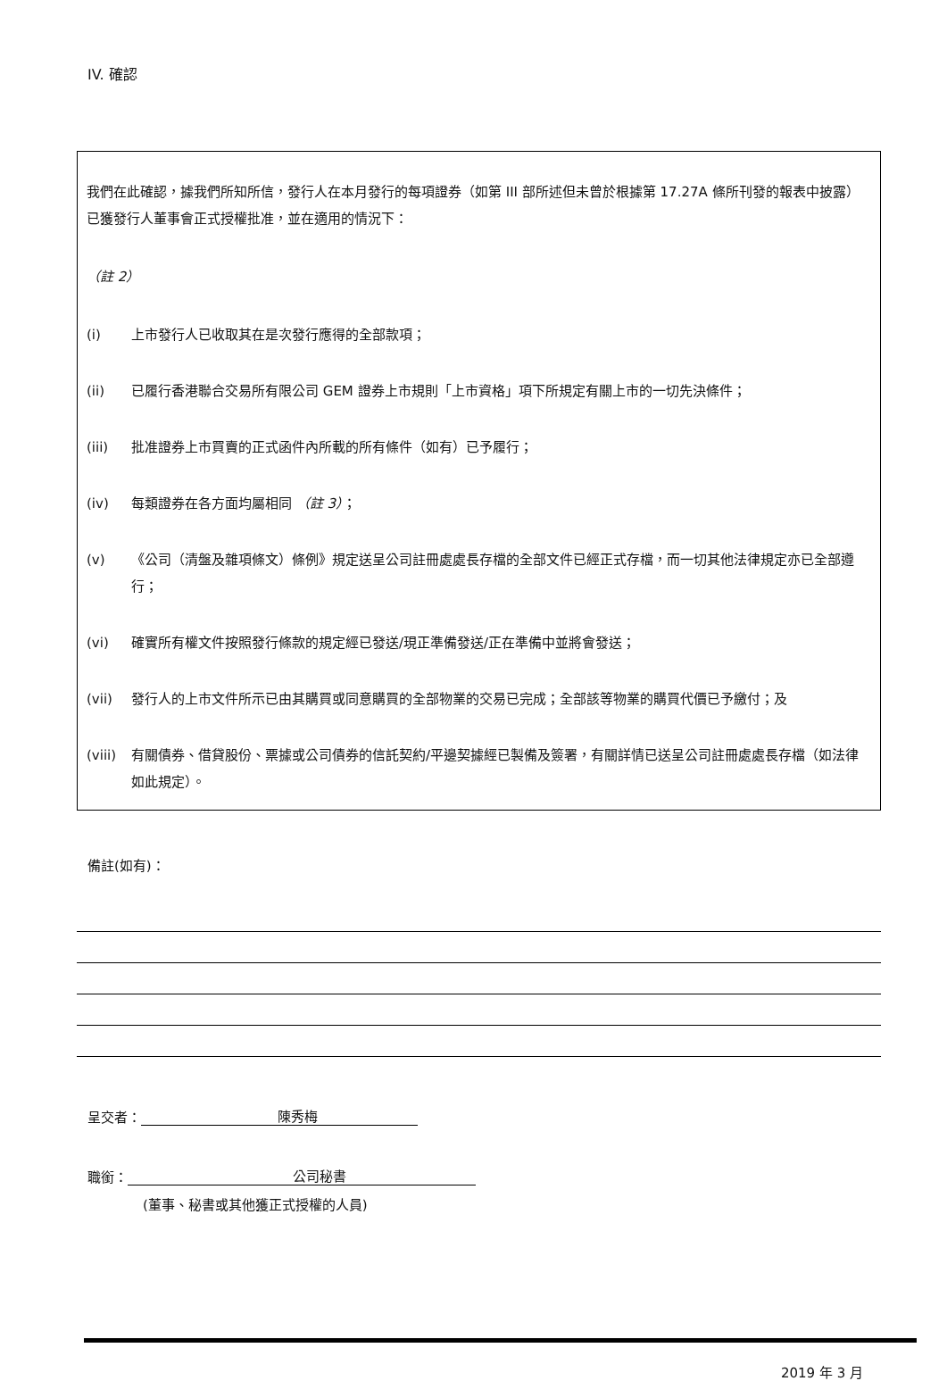IV. 確認
我們在此確認，據我們所知所信，發行人在本月發行的每項證券（如第 III 部所述但未曾於根據第 17.27A 條所刊發的報表中披露）已獲發行人董事會正式授權批准，並在適用的情況下：
（註 2）
(i) 上市發行人已收取其在是次發行應得的全部款項；
(ii) 已履行香港聯合交易所有限公司 GEM 證券上市規則「上市資格」項下所規定有關上市的一切先決條件；
(iii) 批准證券上市買賣的正式函件內所載的所有條件（如有）已予履行；
(iv) 每類證券在各方面均屬相同 （註 3）；
(v) 《公司（清盤及雜項條文）條例》規定送呈公司註冊處處長存檔的全部文件已經正式存檔，而一切其他法律規定亦已全部遵行；
(vi) 確實所有權文件按照發行條款的規定經已發送/現正準備發送/正在準備中並將會發送；
(vii) 發行人的上市文件所示已由其購買或同意購買的全部物業的交易已完成；全部該等物業的購買代價已予繳付；及
(viii) 有關債券、借貸股份、票據或公司債券的信託契約/平邊契據經已製備及簽署，有關詳情已送呈公司註冊處處長存檔（如法律如此規定）。
備註(如有)：
呈交者： 陳秀梅
職銜： 公司秘書
(董事、秘書或其他獲正式授權的人員)
2019 年 3 月